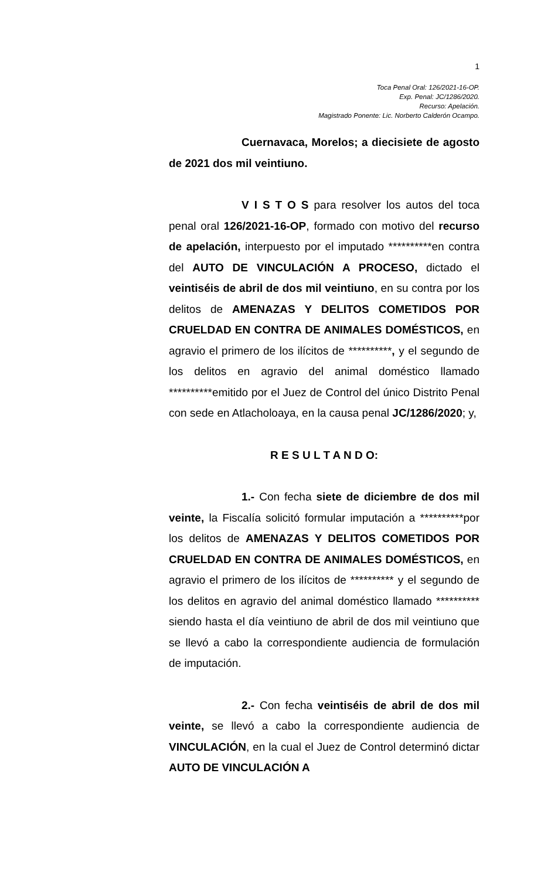1
Toca Penal Oral: 126/2021-16-OP.
Exp. Penal: JC/1286/2020.
Recurso: Apelación.
Magistrado Ponente: Lic. Norberto Calderón Ocampo.
Cuernavaca, Morelos; a diecisiete de agosto de 2021 dos mil veintiuno.
V I S T O S para resolver los autos del toca penal oral 126/2021-16-OP, formado con motivo del recurso de apelación, interpuesto por el imputado **********en contra del AUTO DE VINCULACIÓN A PROCESO, dictado el veintiséis de abril de dos mil veintiuno, en su contra por los delitos de AMENAZAS Y DELITOS COMETIDOS POR CRUELDAD EN CONTRA DE ANIMALES DOMÉSTICOS, en agravio el primero de los ilícitos de **********, y el segundo de los delitos en agravio del animal doméstico llamado **********emitido por el Juez de Control del único Distrito Penal con sede en Atlacholoaya, en la causa penal JC/1286/2020; y,
R E S U L T A N D O:
1.- Con fecha siete de diciembre de dos mil veinte, la Fiscalía solicitó formular imputación a **********por los delitos de AMENAZAS Y DELITOS COMETIDOS POR CRUELDAD EN CONTRA DE ANIMALES DOMÉSTICOS, en agravio el primero de los ilícitos de ********** y el segundo de los delitos en agravio del animal doméstico llamado ********** siendo hasta el día veintiuno de abril de dos mil veintiuno que se llevó a cabo la correspondiente audiencia de formulación de imputación.
2.- Con fecha veintiséis de abril de dos mil veinte, se llevó a cabo la correspondiente audiencia de VINCULACIÓN, en la cual el Juez de Control determinó dictar AUTO DE VINCULACIÓN A